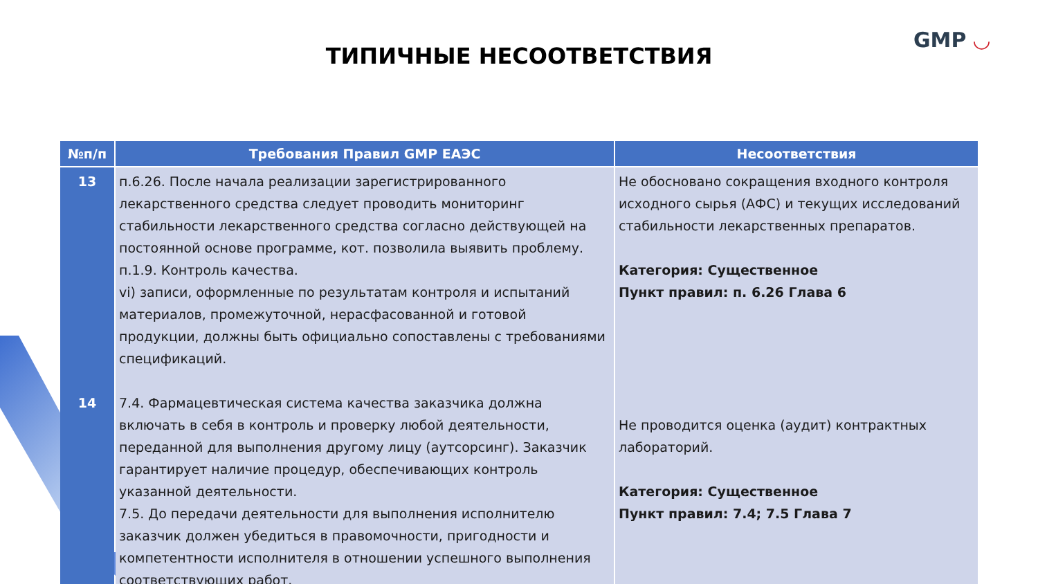GMP ◡
ТИПИЧНЫЕ НЕСООТВЕТСТВИЯ
| №п/п | Требования Правил GMP ЕАЭС | Несоответствия |
| --- | --- | --- |
| 13 14 | п.6.26. После начала реализации зарегистрированного лекарственного средства следует проводить мониторинг стабильности лекарственного средства согласно действующей на постоянной основе программе, кот. позволила выявить проблему. п.1.9. Контроль качества. vi) записи, оформленные по результатам контроля и испытаний материалов, промежуточной, нерасфасованной и готовой продукции, должны быть официально сопоставлены с требованиями спецификаций. 7.4. Фармацевтическая система качества заказчика должна включать в себя в контроль и проверку любой деятельности, переданной для выполнения другому лицу (аутсорсинг). Заказчик гарантирует наличие процедур, обеспечивающих контроль указанной деятельности. 7.5. До передачи деятельности для выполнения исполнителю заказчик должен убедиться в правомочности, пригодности и компетентности исполнителя в отношении успешного выполнения соответствующих работ. | Не обосновано сокращения входного контроля исходного сырья (АФС) и текущих исследований стабильности лекарственных препаратов. Категория: Существенное Пункт правил: п. 6.26 Глава 6 Не проводится оценка (аудит) контрактных лабораторий. Категория: Существенное Пункт правил: 7.4; 7.5 Глава 7 |